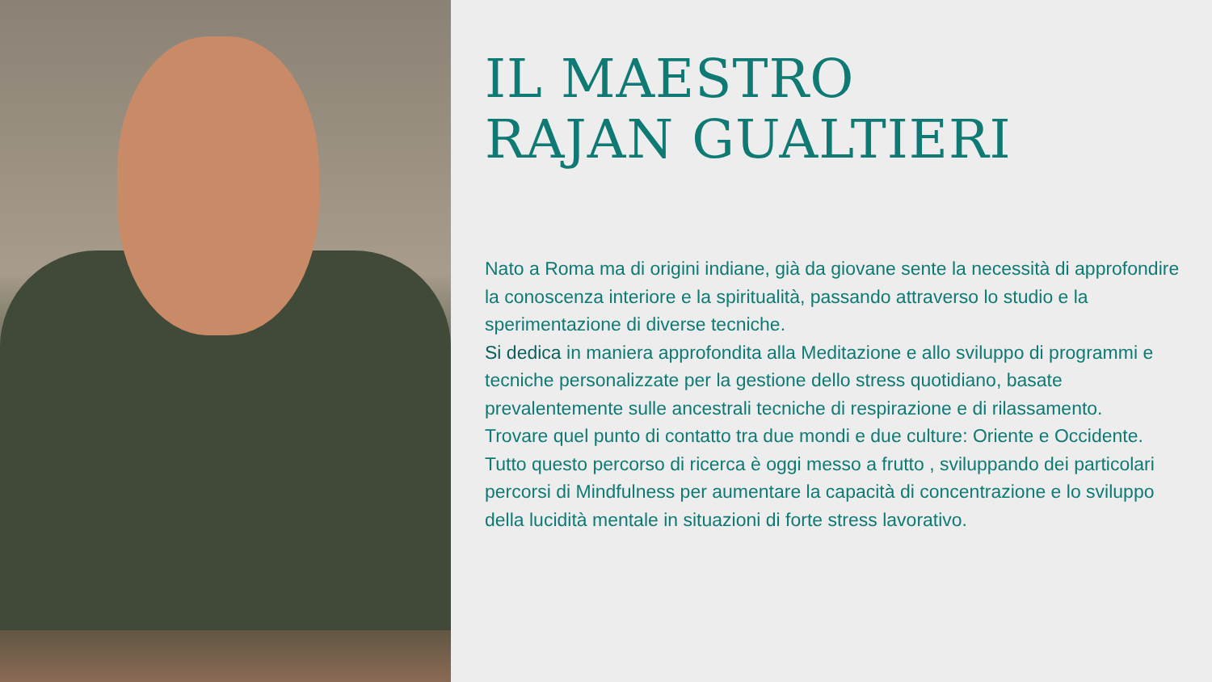IL MAESTRO
RAJAN GUALTIERI
Nato a Roma ma di origini indiane, già da giovane sente la necessità di approfondire la conoscenza interiore e la spiritualità, passando attraverso lo studio e la sperimentazione di diverse tecniche.
Si dedica in maniera approfondita alla Meditazione e allo sviluppo di programmi e tecniche personalizzate per la gestione dello stress quotidiano, basate prevalentemente sulle ancestrali tecniche di respirazione e di rilassamento.
Trovare quel punto di contatto tra due mondi e due culture: Oriente e Occidente.
Tutto questo percorso di ricerca è oggi messo a frutto , sviluppando dei particolari percorsi di Mindfulness per aumentare la capacità di concentrazione e lo sviluppo della lucidità mentale in situazioni di forte stress lavorativo.